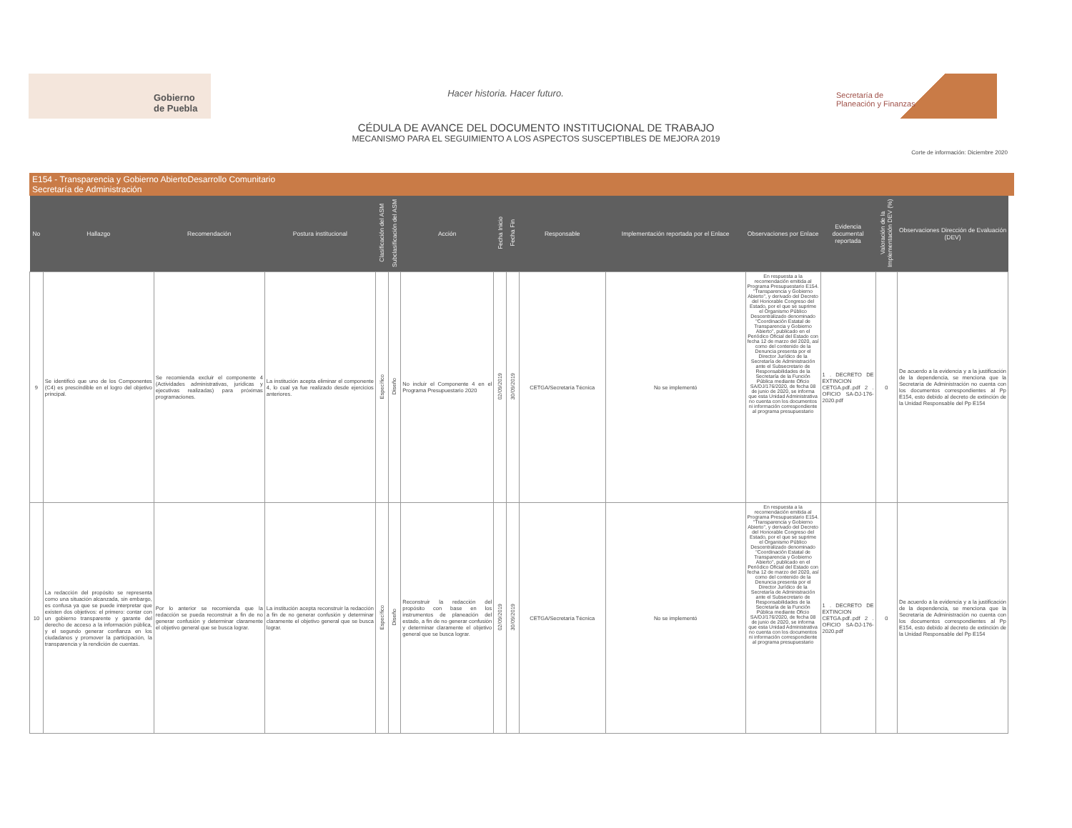Gobierno
de Puebla
Hacer historia. Hacer futuro.
Secretaría de
Planeación y Finanzas
CÉDULA DE AVANCE DEL DOCUMENTO INSTITUCIONAL DE TRABAJO
MECANISMO PARA EL SEGUIMIENTO A LOS ASPECTOS SUSCEPTIBLES DE MEJORA 2019
Corte de información: Diciembre 2020
E154 - Transparencia y Gobierno AbiertoDesarrollo Comunitario
Secretaría de Administración
| No | Hallazgo | Recomendación | Postura institucional | Clasificación del ASM | Subclasificación del ASM | Acción | Fecha Inicio | Fecha Fin | Responsable | Implementación reportada por el Enlace | Observaciones por Enlace | Evidencia documental reportada | Valoración de la Implementación DEV (%) | Observaciones Dirección de Evaluación (DEV) |
| --- | --- | --- | --- | --- | --- | --- | --- | --- | --- | --- | --- | --- | --- | --- |
| 9 | Se identificó que uno de los Componentes (C4) es prescindible en el logro del objetivo principal. | Se recomienda excluir el componente 4 (Actividades administrativas, jurídicas y ejecutivas realizadas) para próximas programaciones. | La institución acepta eliminar el componente 4, lo cual ya fue realizado desde ejercicios anteriores. | Específico | Diseño | No incluir el Componente 4 en el Programa Presupuestario 2020 | 02/09/2019 | 30/09/2019 | CETGA/Secretaría Técnica | No se implementó | En respuesta a la recomendación emitida al Programa Presupuestario E154. "Transparencia y Gobierno Abierto", y derivado del Decreto del Honorable Congreso del Estado, por el que se suprime el Organismo Público Descentralizado denominado "Coordinación Estatal de Transparencia y Gobierno Abierto", publicado en el Periódico Oficial del Estado con fecha 12 de marzo del 2020, así como del contenido de la Denuncia presenta por el Director Jurídico de la Secretaría de Administración ante el Subsecretario de Responsabilidades de la Secretaría de la Función Pública mediante Oficio SA/DJ/176/2020, de fecha 08 de junio de 2020, se informa que esta Unidad Administrativa no cuenta con los documentos ni información correspondiente al programa presupuestario | 1 . DECRETO DE EXTINCION CETGA.pdf..pdf 2 . OFICIO SA-DJ-176-2020.pdf | 0 | De acuerdo a la evidencia y a la justificación de la dependencia, se menciona que la Secretaría de Administración no cuenta con los documentos correspondientes al Pp E154, esto debido al decreto de extinción de la Unidad Responsable del Pp E154 |
| 10 | La redacción del propósito se representa como una situación alcanzada, sin embargo, es confusa ya que se puede interpretar que existen dos objetivos: el primero: contar con un gobierno transparente y garante del derecho de acceso a la información pública, y el segundo generar confianza en los ciudadanos y promover la participación, la transparencia y la rendición de cuentas. | Por lo anterior se recomienda que la redacción se pueda reconstruir a fin de no generar confusión y determinar claramente el objetivo general que se busca lograr. | La institución acepta reconstruir la redacción a fin de no generar confusión y determinar claramente el objetivo general que se busca lograr. | Específico | Diseño | Reconstruir la redacción del propósito con base en los instrumentos de planeación del estado, a fin de no generar confusión y determinar claramente el objetivo general que se busca lograr. | 02/09/2019 | 30/09/2019 | CETGA/Secretaría Técnica | No se implementó | En respuesta a la recomendación emitida al Programa Presupuestario E154. "Transparencia y Gobierno Abierto", y derivado del Decreto del Honorable Congreso del Estado, por el que se suprime el Organismo Público Descentralizado denominado "Coordinación Estatal de Transparencia y Gobierno Abierto", publicado en el Periódico Oficial del Estado con fecha 12 de marzo del 2020, así como del contenido de la Denuncia presenta por el Director Jurídico de la Secretaría de Administración ante el Subsecretario de Responsabilidades de la Secretaría de la Función Pública mediante Oficio SA/DJ/176/2020, de fecha 08 de junio de 2020, se informa que esta Unidad Administrativa no cuenta con los documentos ni información correspondiente al programa presupuestario | 1 . DECRETO DE EXTINCION CETGA.pdf..pdf 2 . OFICIO SA-DJ-176-2020.pdf | 0 | De acuerdo a la evidencia y a la justificación de la dependencia, se menciona que la Secretaría de Administración no cuenta con los documentos correspondientes al Pp E154, esto debido al decreto de extinción de la Unidad Responsable del Pp E154 |